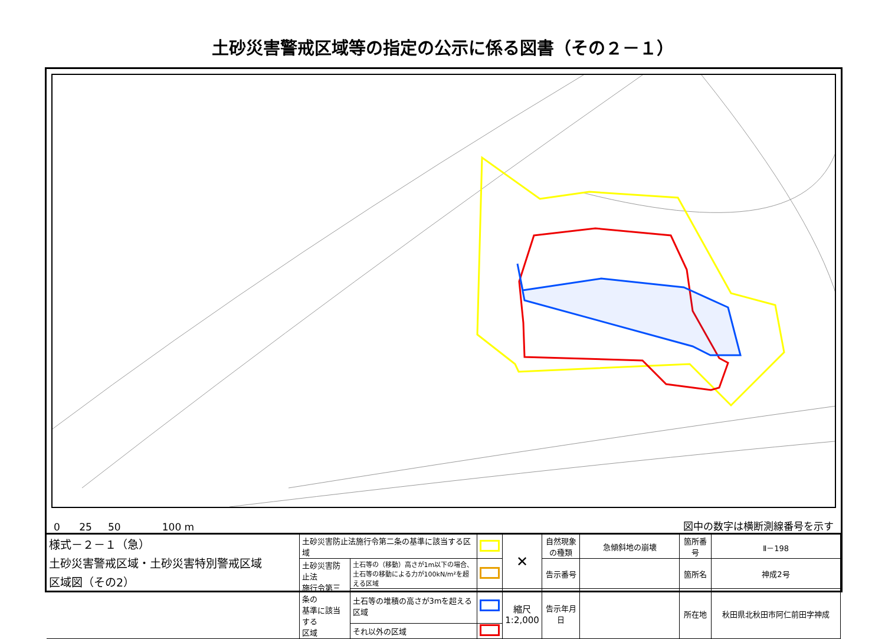土砂災害警戒区域等の指定の公示に係る図書（その２－１）
0 25 50 100 m 図中の数字は横断測線番号を示す
| 様式－２－１（急） 土砂災害警戒区域・土砂災害特別警戒区域 区域図（その2） | 土砂災害防止法施行令第二条の基準に該当する区域 | | | ✕ | 自然現象 の種類 | 急傾斜地の崩壊 | 箇所番号 | Ⅱ－198 |
| | 土砂災害防止法 施行令第三条の 基準に該当する 区域 | 土石等の（移動）高さが1m以下の場合、 土石等の移動による力が100kN/m²を超える区域 | | | 告示番号 | | 箇所名 | 神成2号 |
| | | 土石等の堆積の高さが3mを超える区域 | | 縮尺 1:2,000 | 告示年月日 | | 所在地 | 秋田県北秋田市阿仁前田字神成 |
| | | それ以外の区域 | | | | | | |